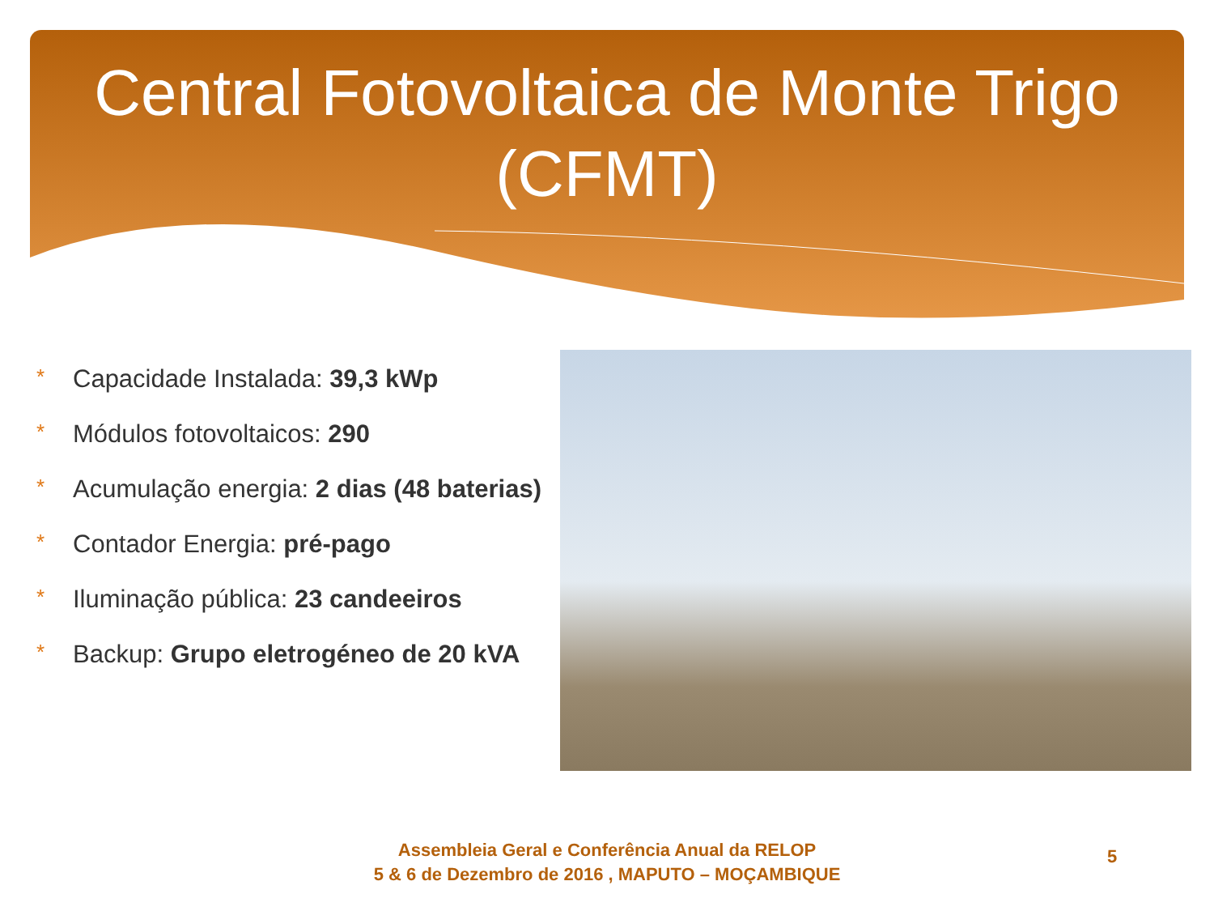Central Fotovoltaica de Monte Trigo
(CFMT)
* Capacidade Instalada: 39,3 kWp
* Módulos fotovoltaicos: 290
* Acumulação energia: 2 dias (48 baterias)
* Contador Energia: pré-pago
* Iluminação pública: 23 candeeiros
* Backup: Grupo eletrogéneo de 20 kVA
Assembleia Geral e Conferência Anual da RELOP
5 & 6 de Dezembro de 2016 , MAPUTO – MOÇAMBIQUE
5